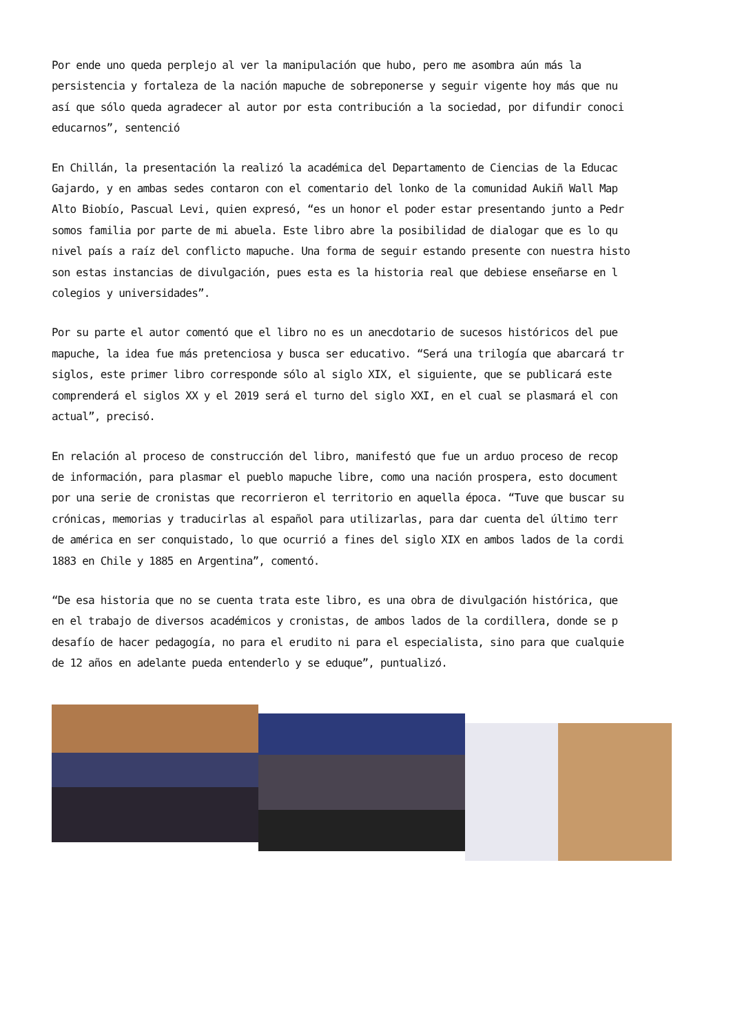Por ende uno queda perplejo al ver la manipulación que hubo, pero me asombra aún más la
persistencia y fortaleza de la nación mapuche de sobreponerse y seguir vigente hoy más que nu
así que sólo queda agradecer al autor por esta contribución a la sociedad, por difundir conoci
educarnos”, sentenció
En Chillán, la presentación la realizó la académica del Departamento de Ciencias de la Educac
Gajardo, y en ambas sedes contaron con el comentario del lonko de la comunidad Aukiñ Wall Map
Alto Biobío, Pascual Levi, quien expresó, “es un honor el poder estar presentando junto a Pedr
somos familia por parte de mi abuela. Este libro abre la posibilidad de dialogar que es lo qu
nivel país a raíz del conflicto mapuche. Una forma de seguir estando presente con nuestra histo
son estas instancias de divulgación, pues esta es la historia real que debiese enseñarse en l
colegios y universidades”.
Por su parte el autor comentó que el libro no es un anecdotario de sucesos históricos del pue
mapuche, la idea fue más pretenciosa y busca ser educativo. “Será una trilogía que abarcará tr
siglos, este primer libro corresponde sólo al siglo XIX, el siguiente, que se publicará este
comprenderá el siglos XX y el 2019 será el turno del siglo XXI, en el cual se plasmará el con
actual”, precisó.
En relación al proceso de construcción del libro, manifestó que fue un arduo proceso de recop
de información, para plasmar el pueblo mapuche libre, como una nación prospera, esto document
por una serie de cronistas que recorrieron el territorio en aquella época. “Tuve que buscar su
crónicas, memorias y traducirlas al español para utilizarlas, para dar cuenta del último terr
de américa en ser conquistado, lo que ocurrió a fines del siglo XIX en ambos lados de la cordi
1883 en Chile y 1885 en Argentina”, comentó.
“De esa historia que no se cuenta trata este libro, es una obra de divulgación histórica, que
en el trabajo de diversos académicos y cronistas, de ambos lados de la cordillera, donde se p
desafío de hacer pedagogía, no para el erudito ni para el especialista, sino para que cualquie
de 12 años en adelante pueda entenderlo y se eduque”, puntualizó.